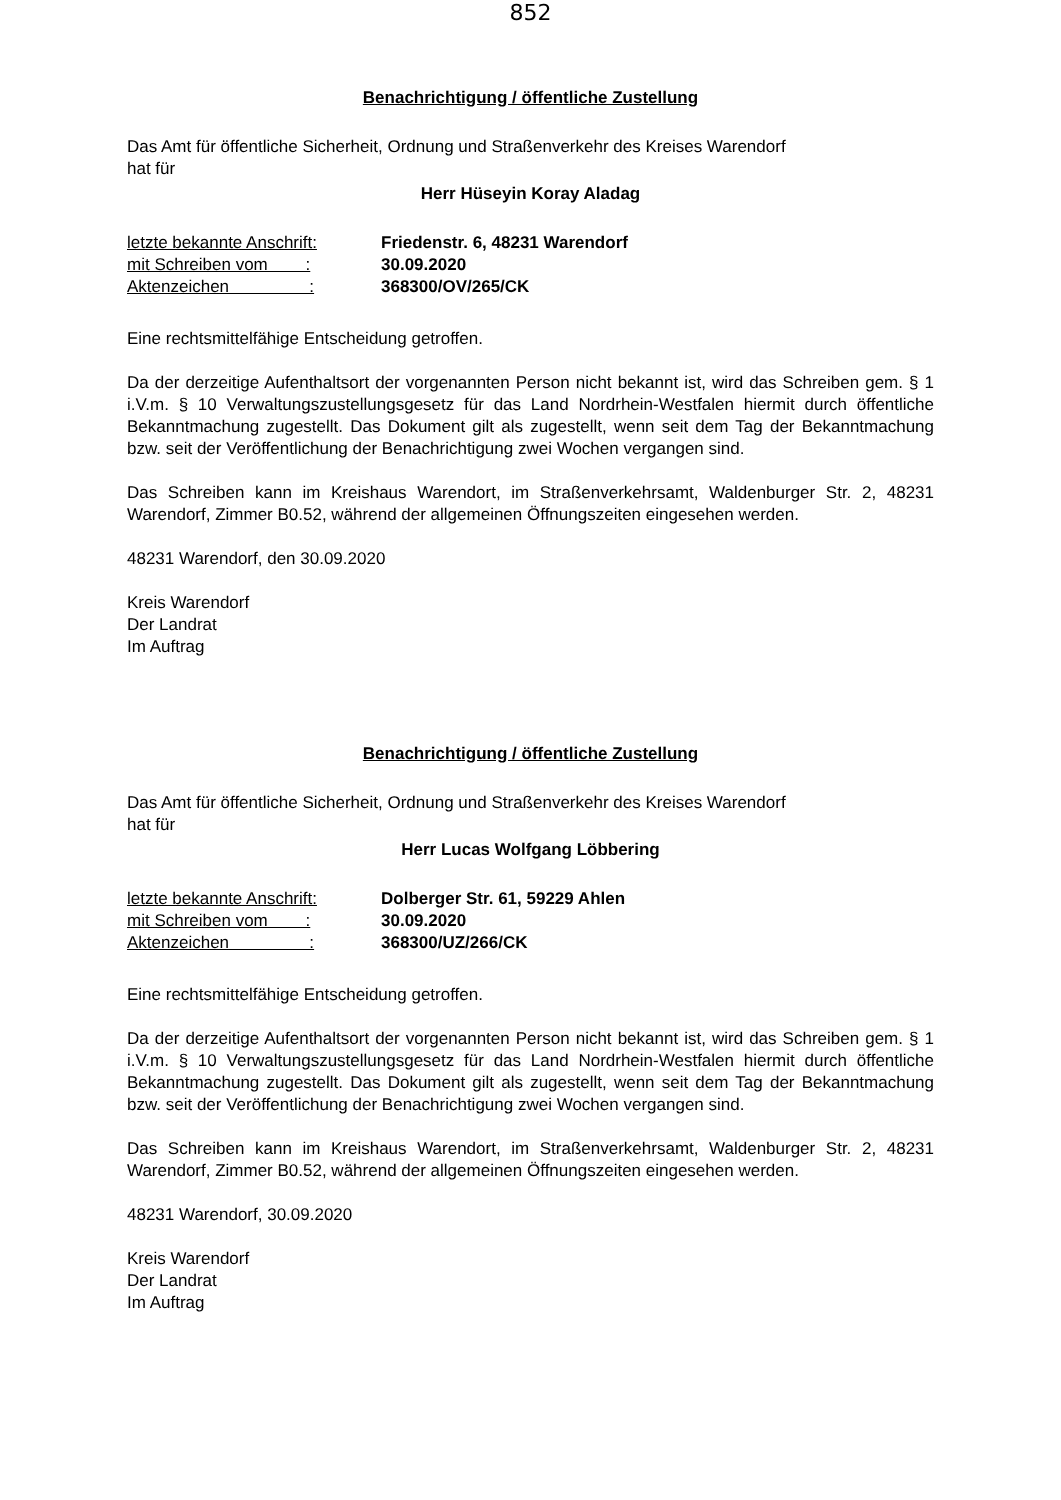852
Benachrichtigung / öffentliche Zustellung
Das Amt für öffentliche Sicherheit, Ordnung und Straßenverkehr des Kreises Warendorf
hat für
Herr Hüseyin Koray Aladag
| letzte bekannte Anschrift: | Friedenstr. 6, 48231 Warendorf |
| mit Schreiben vom : | 30.09.2020 |
| Aktenzeichen : | 368300/OV/265/CK |
Eine rechtsmittelfähige Entscheidung getroffen.
Da der derzeitige Aufenthaltsort der vorgenannten Person nicht bekannt ist, wird das Schreiben gem. § 1 i.V.m. § 10 Verwaltungszustellungsgesetz für das Land Nordrhein-Westfalen hiermit durch öffentliche Bekanntmachung zugestellt. Das Dokument gilt als zugestellt, wenn seit dem Tag der Bekanntmachung bzw. seit der Veröffentlichung der Benachrichtigung zwei Wochen vergangen sind.
Das Schreiben kann im Kreishaus Warendort, im Straßenverkehrsamt, Waldenburger Str. 2, 48231 Warendorf, Zimmer B0.52, während der allgemeinen Öffnungszeiten eingesehen werden.
48231 Warendorf, den 30.09.2020
Kreis Warendorf
Der Landrat
Im Auftrag
Benachrichtigung / öffentliche Zustellung
Das Amt für öffentliche Sicherheit, Ordnung und Straßenverkehr des Kreises Warendorf
hat für
Herr Lucas Wolfgang Löbbering
| letzte bekannte Anschrift: | Dolberger Str. 61, 59229 Ahlen |
| mit Schreiben vom : | 30.09.2020 |
| Aktenzeichen : | 368300/UZ/266/CK |
Eine rechtsmittelfähige Entscheidung getroffen.
Da der derzeitige Aufenthaltsort der vorgenannten Person nicht bekannt ist, wird das Schreiben gem. § 1 i.V.m. § 10 Verwaltungszustellungsgesetz für das Land Nordrhein-Westfalen hiermit durch öffentliche Bekanntmachung zugestellt. Das Dokument gilt als zugestellt, wenn seit dem Tag der Bekanntmachung bzw. seit der Veröffentlichung der Benachrichtigung zwei Wochen vergangen sind.
Das Schreiben kann im Kreishaus Warendort, im Straßenverkehrsamt, Waldenburger Str. 2, 48231 Warendorf, Zimmer B0.52, während der allgemeinen Öffnungszeiten eingesehen werden.
48231 Warendorf, 30.09.2020
Kreis Warendorf
Der Landrat
Im Auftrag